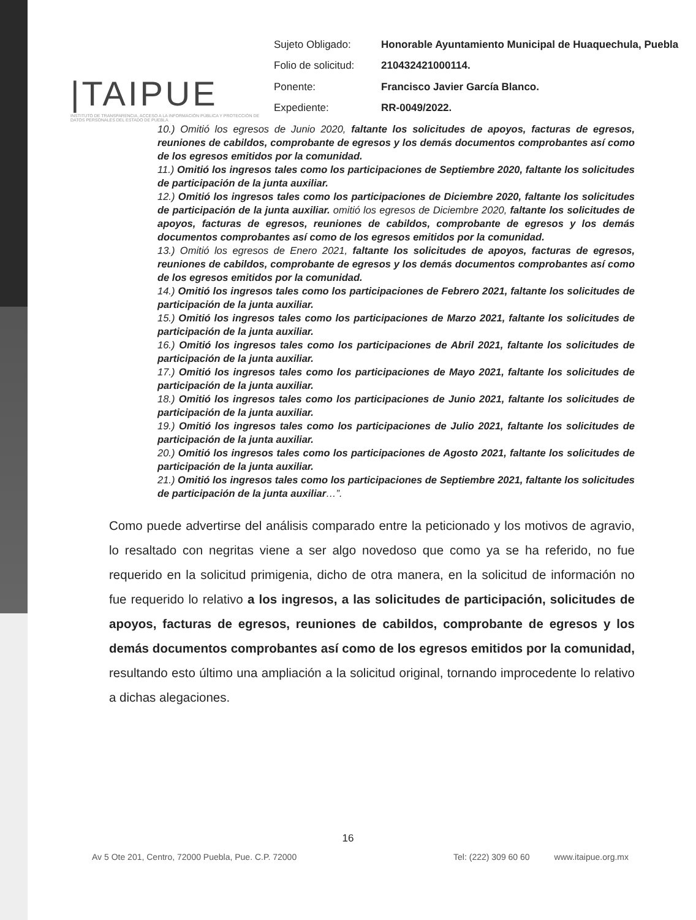|TAIPUE
INSTITUTO DE TRANSPARENCIA, ACCESO A LA INFORMACIÓN PÚBLICA Y PROTECCIÓN DE DATOS PERSONALES DEL ESTADO DE PUEBLA
| Sujeto Obligado: | Honorable Ayuntamiento Municipal de Huaquechula, Puebla |
| Folio de solicitud: | 210432421000114. |
| Ponente: | Francisco Javier García Blanco. |
| Expediente: | RR-0049/2022. |
10.) Omitió los egresos de Junio 2020, faltante los solicitudes de apoyos, facturas de egresos, reuniones de cabildos, comprobante de egresos y los demás documentos comprobantes así como de los egresos emitidos por la comunidad.
11.) Omitió los ingresos tales como los participaciones de Septiembre 2020, faltante los solicitudes de participación de la junta auxiliar.
12.) Omitió los ingresos tales como los participaciones de Diciembre 2020, faltante los solicitudes de participación de la junta auxiliar. omitió los egresos de Diciembre 2020, faltante los solicitudes de apoyos, facturas de egresos, reuniones de cabildos, comprobante de egresos y los demás documentos comprobantes así como de los egresos emitidos por la comunidad.
13.) Omitió los egresos de Enero 2021, faltante los solicitudes de apoyos, facturas de egresos, reuniones de cabildos, comprobante de egresos y los demás documentos comprobantes así como de los egresos emitidos por la comunidad.
14.) Omitió los ingresos tales como los participaciones de Febrero 2021, faltante los solicitudes de participación de la junta auxiliar.
15.) Omitió los ingresos tales como los participaciones de Marzo 2021, faltante los solicitudes de participación de la junta auxiliar.
16.) Omitió los ingresos tales como los participaciones de Abril 2021, faltante los solicitudes de participación de la junta auxiliar.
17.) Omitió los ingresos tales como los participaciones de Mayo 2021, faltante los solicitudes de participación de la junta auxiliar.
18.) Omitió los ingresos tales como los participaciones de Junio 2021, faltante los solicitudes de participación de la junta auxiliar.
19.) Omitió los ingresos tales como los participaciones de Julio 2021, faltante los solicitudes de participación de la junta auxiliar.
20.) Omitió los ingresos tales como los participaciones de Agosto 2021, faltante los solicitudes de participación de la junta auxiliar.
21.) Omitió los ingresos tales como los participaciones de Septiembre 2021, faltante los solicitudes de participación de la junta auxiliar…”.
Como puede advertirse del análisis comparado entre la peticionado y los motivos de agravio, lo resaltado con negritas viene a ser algo novedoso que como ya se ha referido, no fue requerido en la solicitud primigenia, dicho de otra manera, en la solicitud de información no fue requerido lo relativo a los ingresos, a las solicitudes de participación, solicitudes de apoyos, facturas de egresos, reuniones de cabildos, comprobante de egresos y los demás documentos comprobantes así como de los egresos emitidos por la comunidad, resultando esto último una ampliación a la solicitud original, tornando improcedente lo relativo a dichas alegaciones.
16
Av 5 Ote 201, Centro, 72000 Puebla, Pue. C.P. 72000 Tel: (222) 309 60 60 www.itaipue.org.mx